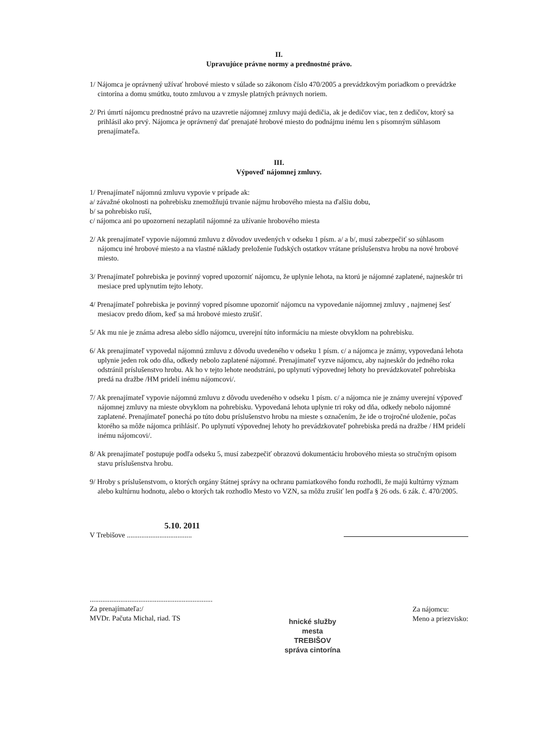II.
Upravujúce právne normy a prednostné právo.
1/ Nájomca je oprávnený užívať hrobové miesto v súlade so zákonom číslo 470/2005 a prevádzkovým poriadkom o prevádzke cintorína a domu smútku, touto zmluvou a v zmysle platných právnych noriem.
2/ Pri úmrtí nájomcu prednostné právo na uzavretie nájomnej zmluvy majú dedičia, ak je dedičov viac, ten z dedičov, ktorý sa prihlásil ako prvý. Nájomca je oprávnený dať prenajaté hrobové miesto do podnájmu inému len s písomným súhlasom prenajímateľa.
III.
Výpoveď nájomnej zmluvy.
1/ Prenajímateľ nájomnú zmluvu vypovie v prípade ak:
a/ závažné okolnosti na pohrebisku znemožňujú trvanie nájmu hrobového miesta na ďalšiu dobu,
b/ sa pohrebisko ruší,
c/ nájomca ani po upozornení nezaplatil nájomné za užívanie hrobového miesta
2/ Ak prenajímateľ vypovie nájomnú zmluvu z dôvodov uvedených v odseku 1 písm. a/ a b/, musí zabezpečiť so súhlasom nájomcu iné hrobové miesto a na vlastné náklady preloženie ľudských ostatkov vrátane príslušenstva hrobu na nové hrobové miesto.
3/ Prenajímateľ pohrebiska je povinný vopred upozorniť nájomcu, že uplynie lehota, na ktorú je nájomné zaplatené, najneskôr tri mesiace pred uplynutím tejto lehoty.
4/ Prenajímateľ pohrebiska je povinný vopred písomne upozorniť nájomcu na vypovedanie nájomnej zmluvy , najmenej šesť mesiacov predo dňom, keď sa má hrobové miesto zrušiť.
5/ Ak mu nie je známa adresa alebo sídlo nájomcu, uverejní túto informáciu na mieste obvyklom na pohrebisku.
6/ Ak prenajímateľ vypovedal nájomnú zmluvu z dôvodu uvedeného v odseku 1 písm. c/ a nájomca je známy, vypovedaná lehota uplynie jeden rok odo dňa, odkedy nebolo zaplatené nájomné. Prenajímateľ vyzve nájomcu, aby najneskôr do jedného roka odstránil príslušenstvo hrobu. Ak ho v tejto lehote neodstráni, po uplynutí výpovednej lehoty ho prevádzkovateľ pohrebiska predá na dražbe /HM pridelí inému nájomcovi/.
7/ Ak prenajímateľ vypovie nájomnú zmluvu z dôvodu uvedeného v odseku 1 písm. c/ a nájomca nie je známy uverejní výpoveď nájomnej zmluvy na mieste obvyklom na pohrebisku. Vypovedaná lehota uplynie tri roky od dňa, odkedy nebolo nájomné zaplatené. Prenajímateľ ponechá po túto dobu príslušenstvo hrobu na mieste s označením, že ide o trojročné uloženie, počas ktorého sa môže nájomca prihlásiť. Po uplynutí výpovednej lehoty ho prevádzkovateľ pohrebiska predá na dražbe / HM pridelí inému nájomcovi/.
8/ Ak prenajímateľ postupuje podľa odseku 5, musí zabezpečiť obrazovú dokumentáciu hrobového miesta so stručným opisom stavu príslušenstva hrobu.
9/ Hroby s príslušenstvom, o ktorých orgány štátnej správy na ochranu pamiatkového fondu rozhodli, že majú kultúrny význam alebo kultúrnu hodnotu, alebo o ktorých tak rozhodlo Mesto vo VZN, sa môžu zrušiť len podľa § 26 ods. 6 zák. č. 470/2005.
5.10. 2011
V Trebišove ....................................
....................................................................
Za prenajímateľa:/
MVDr. Pačuta Michal, riad. TS
hnické služby
mesta
TREBIŠOV
správa cintorína
Za nájomcu:
Meno a priezvisko: